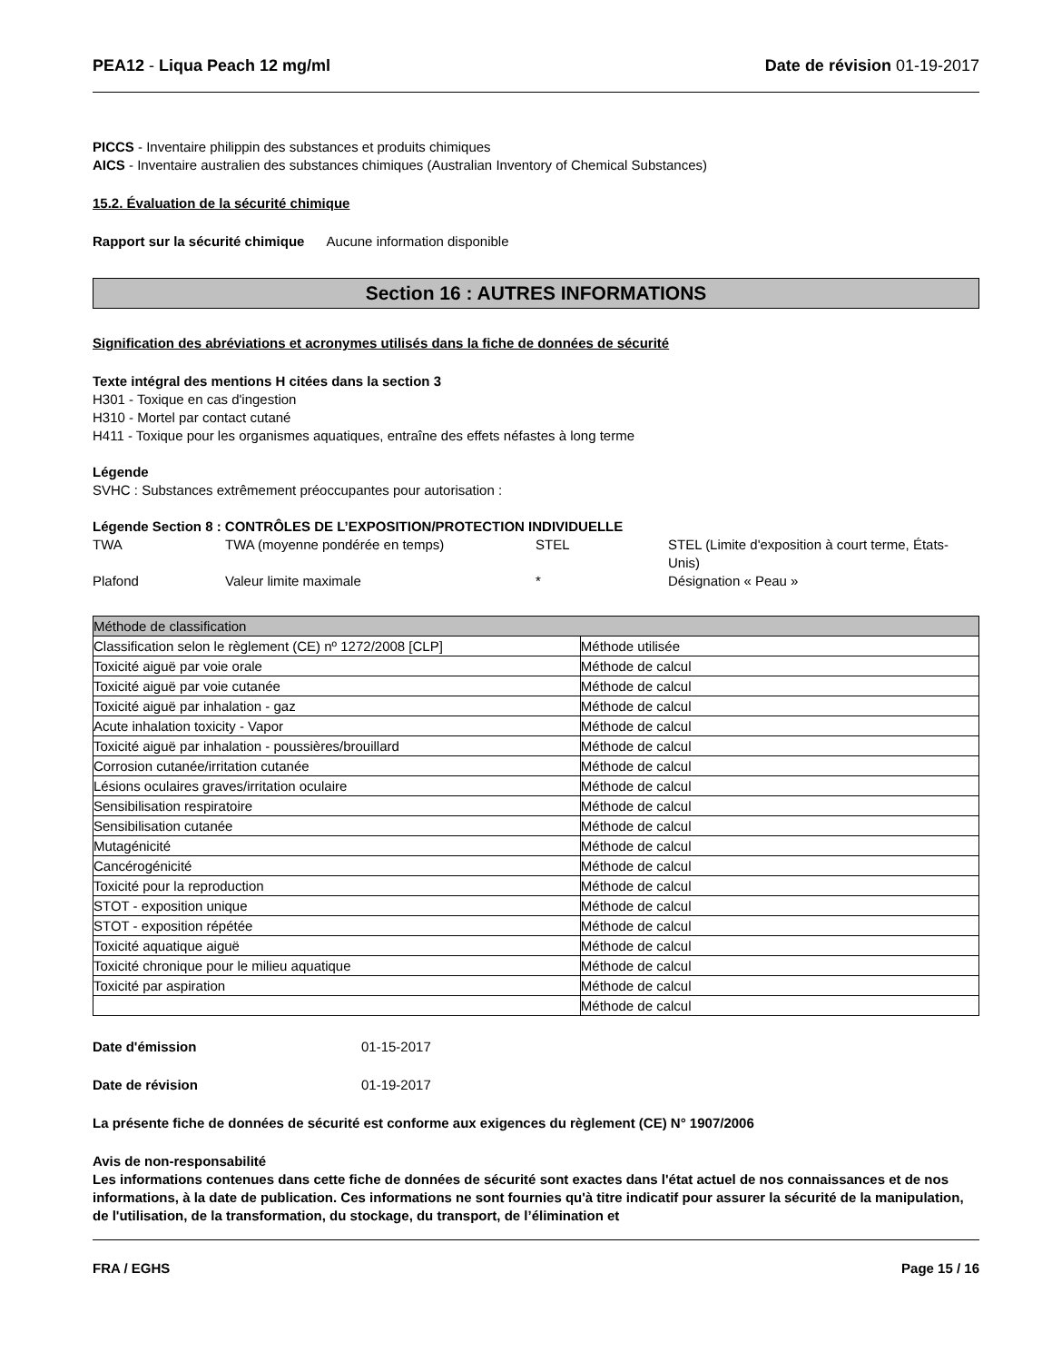PEA12 - Liqua Peach 12 mg/ml Date de révision 01-19-2017
PICCS - Inventaire philippin des substances et produits chimiques
AICS - Inventaire australien des substances chimiques (Australian Inventory of Chemical Substances)
15.2. Évaluation de la sécurité chimique
Rapport sur la sécurité chimique Aucune information disponible
Section 16 : AUTRES INFORMATIONS
Signification des abréviations et acronymes utilisés dans la fiche de données de sécurité
Texte intégral des mentions H citées dans la section 3
H301 - Toxique en cas d'ingestion
H310 - Mortel par contact cutané
H411 - Toxique pour les organismes aquatiques, entraîne des effets néfastes à long terme
Légende
SVHC : Substances extrêmement préoccupantes pour autorisation :
Légende Section 8 : CONTRÔLES DE L’EXPOSITION/PROTECTION INDIVIDUELLE
| TWA | TWA (moyenne pondérée en temps) | STEL | STEL (Limite d'exposition à court terme, États-Unis) |
| Plafond | Valeur limite maximale | * | Désignation « Peau » |
| Méthode de classification | |
| --- | --- |
| Classification selon le règlement (CE) nº 1272/2008 [CLP] | Méthode utilisée |
| Toxicité aiguë par voie orale | Méthode de calcul |
| Toxicité aiguë par voie cutanée | Méthode de calcul |
| Toxicité aiguë par inhalation - gaz | Méthode de calcul |
| Acute inhalation toxicity - Vapor | Méthode de calcul |
| Toxicité aiguë par inhalation - poussières/brouillard | Méthode de calcul |
| Corrosion cutanée/irritation cutanée | Méthode de calcul |
| Lésions oculaires graves/irritation oculaire | Méthode de calcul |
| Sensibilisation respiratoire | Méthode de calcul |
| Sensibilisation cutanée | Méthode de calcul |
| Mutagénicité | Méthode de calcul |
| Cancérogénicité | Méthode de calcul |
| Toxicité pour la reproduction | Méthode de calcul |
| STOT - exposition unique | Méthode de calcul |
| STOT - exposition répétée | Méthode de calcul |
| Toxicité aquatique aiguë | Méthode de calcul |
| Toxicité chronique pour le milieu aquatique | Méthode de calcul |
| Toxicité par aspiration | Méthode de calcul |
| | Méthode de calcul |
Date d'émission 01-15-2017
Date de révision 01-19-2017
La présente fiche de données de sécurité est conforme aux exigences du règlement (CE) N° 1907/2006
Avis de non-responsabilité
Les informations contenues dans cette fiche de données de sécurité sont exactes dans l'état actuel de nos connaissances et de nos informations, à la date de publication. Ces informations ne sont fournies qu'à titre indicatif pour assurer la sécurité de la manipulation, de l'utilisation, de la transformation, du stockage, du transport, de l’élimination et
FRA / EGHS Page 15 / 16